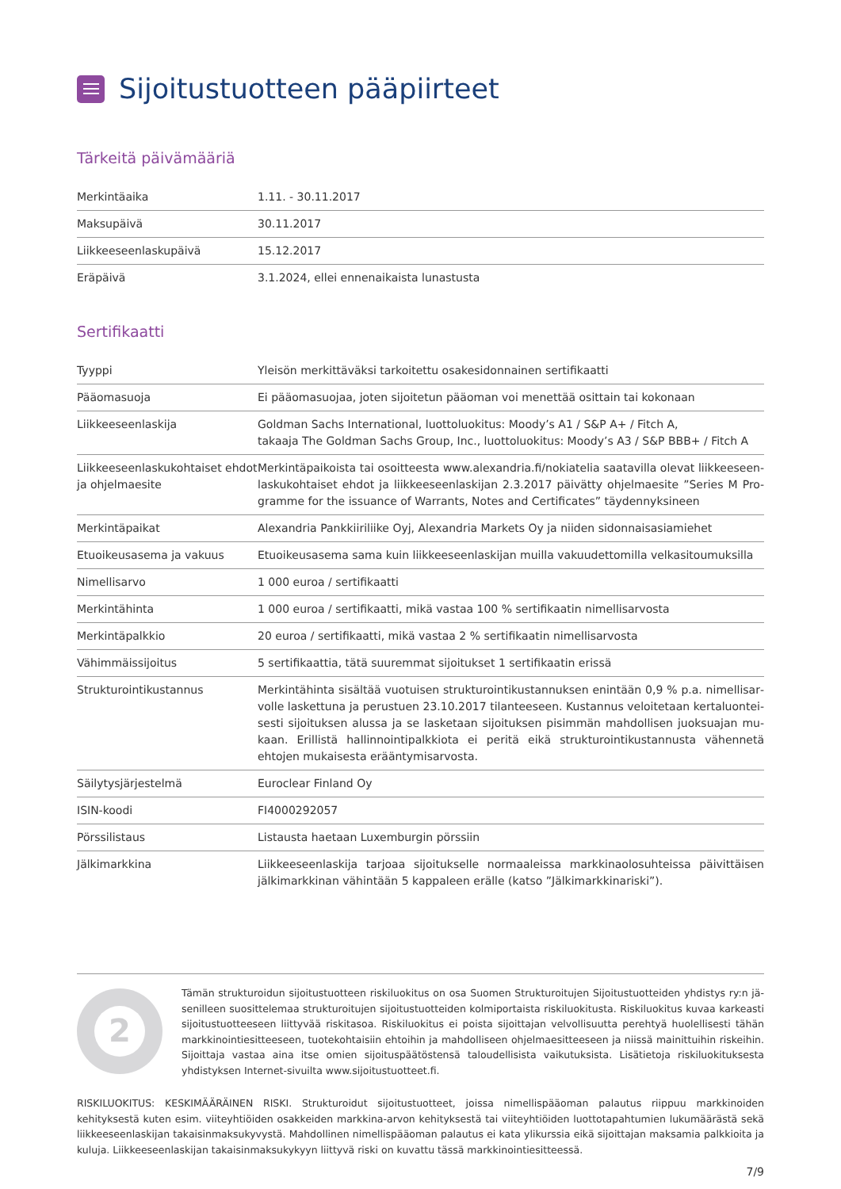Sijoitustuotteen pääpiirteet
Tärkeitä päivämääriä
| Merkintäaika | 1.11. - 30.11.2017 |
| Maksupäivä | 30.11.2017 |
| Liikkeeseenlaskupäivä | 15.12.2017 |
| Eräpäivä | 3.1.2024, ellei ennenaikaista lunastusta |
Sertifikaatti
| Tyyppi | Yleisön merkittäväksi tarkoitettu osakesidonnainen sertifikaatti |
| Pääomasuoja | Ei pääomasuojaa, joten sijoitetun pääoman voi menettää osittain tai kokonaan |
| Liikkeeseenlaskija | Goldman Sachs International, luottoluokitus: Moody’s A1 / S&P A+ / Fitch A, takaaja The Goldman Sachs Group, Inc., luottoluokitus: Moody’s A3 / S&P BBB+ / Fitch A |
| Liikkeeseenlaskukohtaiset ehdot ja ohjelmaesite | Merkintäpaikoista tai osoitteesta www.alexandria.fi/nokiatelia saatavilla olevat liikkeeseen­laskukohtaiset ehdot ja liikkeeseenlaskijan 2.3.2017 päivätty ohjelmaesite ”Series M Pro­gramme for the issuance of Warrants, Notes and Certificates” täydennyksineen |
| Merkintäpaikat | Alexandria Pankkiiriliike Oyj, Alexandria Markets Oy ja niiden sidonnaisasiamiehet |
| Etuoikeusasema ja vakuus | Etuoikeusasema sama kuin liikkeeseenlaskijan muilla vakuudettomilla velkasitoumuksilla |
| Nimellisarvo | 1 000 euroa / sertifikaatti |
| Merkintähinta | 1 000 euroa / sertifikaatti, mikä vastaa 100 % sertifikaatin nimellisarvosta |
| Merkintäpalkkio | 20 euroa / sertifikaatti, mikä vastaa 2 % sertifikaatin nimellisarvosta |
| Vähimmäissijoitus | 5 sertifikaattia, tätä suuremmat sijoitukset 1 sertifikaatin erissä |
| Strukturointikustannus | Merkintähinta sisältää vuotuisen strukturointikustannuksen enintään 0,9 % p.a. nimellisar­volle laskettuna ja perustuen 23.10.2017 tilanteeseen. Kustannus veloitetaan kertaluontei­sesti sijoituksen alussa ja se lasketaan sijoituksen pisimmän mahdollisen juoksuajan mu­kaan. Erillistä hallinnointipalkkiota ei peritä eikä strukturointikustannusta vähennetä ehtojen mukaisesta erääntymisarvosta. |
| Säilytysjärjestelmä | Euroclear Finland Oy |
| ISIN-koodi | FI4000292057 |
| Pörssilistaus | Listausta haetaan Luxemburgin pörssiin |
| Jälkimarkkina | Liikkeeseenlaskija tarjoaa sijoitukselle normaaleissa markkinaolosuhteissa päivittäisen jälki­markkinan vähintään 5 kappaleen erälle (katso ”Jälkimarkkinariski”). |
2
Tämän strukturoidun sijoitustuotteen riskiluokitus on osa Suomen Strukturoitujen Sijoitustuotteiden yhdistys ry:n jä­senilleen suosittelemaa strukturoitujen sijoitustuotteiden kolmiportaista riskiluokitusta. Riskiluokitus kuvaa karkeasti sijoitustuotteeseen liittyvää riskitasoa. Riskiluokitus ei poista sijoittajan velvollisuutta perehtyä huolellisesti tähän mark­kinointiesitteeseen, tuotekohtaisiin ehtoihin ja mahdolliseen ohjelmaesitteeseen ja niissä mainittuihin riskeihin. Sijoitta­ja vastaa aina itse omien sijoituspäätöstensä taloudellisista vaikutuksista. Lisätietoja riskiluokituksesta yhdistyksen Inter­net-sivuilta www.sijoitustuotteet.fi.
RISKILUOKITUS: KESKIMÄÄRÄINEN RISKI. Strukturoidut sijoitustuotteet, joissa nimellispääoman palautus riippuu markkinoiden kehityksestä kuten esim. viiteyhtiöiden osakkeiden markkina-arvon kehityksestä tai viiteyhtiöiden luottotapahtumien lukumäärästä sekä liikkeeseenlaski­jan takaisinmaksukyvystä. Mahdollinen nimellispääoman palautus ei kata ylikurssia eikä sijoittajan maksamia palkkioita ja kuluja. Liikkeeseen­laskijan takaisinmaksukykyyn liittyvä riski on kuvattu tässä markkinointiesitteessä.
7/9